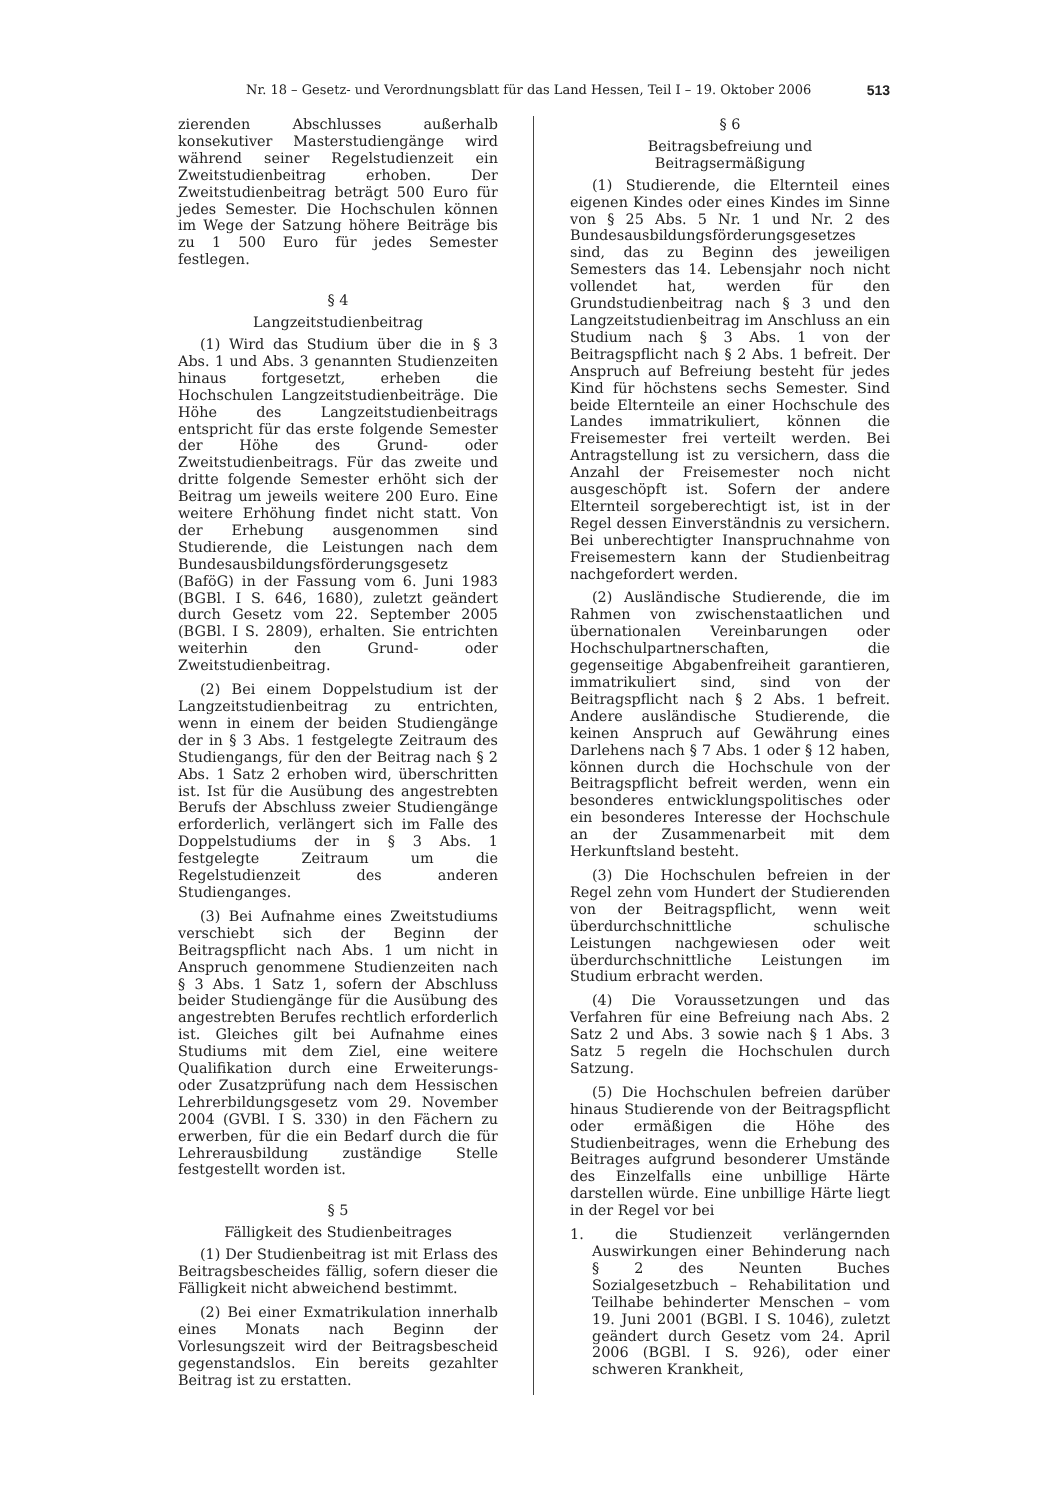Nr. 18 – Gesetz- und Verordnungsblatt für das Land Hessen, Teil I – 19. Oktober 2006 513
zierenden Abschlusses außerhalb konsekutiver Masterstudiengänge wird während seiner Regelstudienzeit ein Zweitstudienbeitrag erhoben. Der Zweitstudienbeitrag beträgt 500 Euro für jedes Semester. Die Hochschulen können im Wege der Satzung höhere Beiträge bis zu 1 500 Euro für jedes Semester festlegen.
§ 4
Langzeitstudienbeitrag
(1) Wird das Studium über die in § 3 Abs. 1 und Abs. 3 genannten Studienzeiten hinaus fortgesetzt, erheben die Hochschulen Langzeitstudienbeiträge. Die Höhe des Langzeitstudienbeitrags entspricht für das erste folgende Semester der Höhe des Grund- oder Zweitstudienbeitrags. Für das zweite und dritte folgende Semester erhöht sich der Beitrag um jeweils weitere 200 Euro. Eine weitere Erhöhung findet nicht statt. Von der Erhebung ausgenommen sind Studierende, die Leistungen nach dem Bundesausbildungsförderungsgesetz (BaföG) in der Fassung vom 6. Juni 1983 (BGBl. I S. 646, 1680), zuletzt geändert durch Gesetz vom 22. September 2005 (BGBl. I S. 2809), erhalten. Sie entrichten weiterhin den Grund- oder Zweitstudienbeitrag.
(2) Bei einem Doppelstudium ist der Langzeitstudienbeitrag zu entrichten, wenn in einem der beiden Studiengänge der in § 3 Abs. 1 festgelegte Zeitraum des Studiengangs, für den der Beitrag nach § 2 Abs. 1 Satz 2 erhoben wird, überschritten ist. Ist für die Ausübung des angestrebten Berufs der Abschluss zweier Studiengänge erforderlich, verlängert sich im Falle des Doppelstudiums der in § 3 Abs. 1 festgelegte Zeitraum um die Regelstudienzeit des anderen Studienganges.
(3) Bei Aufnahme eines Zweitstudiums verschiebt sich der Beginn der Beitragspflicht nach Abs. 1 um nicht in Anspruch genommene Studienzeiten nach § 3 Abs. 1 Satz 1, sofern der Abschluss beider Studiengänge für die Ausübung des angestrebten Berufes rechtlich erforderlich ist. Gleiches gilt bei Aufnahme eines Studiums mit dem Ziel, eine weitere Qualifikation durch eine Erweiterungs- oder Zusatzprüfung nach dem Hessischen Lehrerbildungsgesetz vom 29. November 2004 (GVBl. I S. 330) in den Fächern zu erwerben, für die ein Bedarf durch die für Lehrerausbildung zuständige Stelle festgestellt worden ist.
§ 5
Fälligkeit des Studienbeitrages
(1) Der Studienbeitrag ist mit Erlass des Beitragsbescheides fällig, sofern dieser die Fälligkeit nicht abweichend bestimmt.
(2) Bei einer Exmatrikulation innerhalb eines Monats nach Beginn der Vorlesungszeit wird der Beitragsbescheid gegenstandslos. Ein bereits gezahlter Beitrag ist zu erstatten.
§ 6
Beitragsbefreiung und
Beitragsermäßigung
(1) Studierende, die Elternteil eines eigenen Kindes oder eines Kindes im Sinne von § 25 Abs. 5 Nr. 1 und Nr. 2 des Bundesausbildungsförderungsgesetzes sind, das zu Beginn des jeweiligen Semesters das 14. Lebensjahr noch nicht vollendet hat, werden für den Grundstudienbeitrag nach § 3 und den Langzeitstudienbeitrag im Anschluss an ein Studium nach § 3 Abs. 1 von der Beitragspflicht nach § 2 Abs. 1 befreit. Der Anspruch auf Befreiung besteht für jedes Kind für höchstens sechs Semester. Sind beide Elternteile an einer Hochschule des Landes immatrikuliert, können die Freisemester frei verteilt werden. Bei Antragstellung ist zu versichern, dass die Anzahl der Freisemester noch nicht ausgeschöpft ist. Sofern der andere Elternteil sorgeberechtigt ist, ist in der Regel dessen Einverständnis zu versichern. Bei unberechtigter Inanspruchnahme von Freisemestern kann der Studienbeitrag nachgefordert werden.
(2) Ausländische Studierende, die im Rahmen von zwischenstaatlichen und übernationalen Vereinbarungen oder Hochschulpartnerschaften, die gegenseitige Abgabenfreiheit garantieren, immatrikuliert sind, sind von der Beitragspflicht nach § 2 Abs. 1 befreit. Andere ausländische Studierende, die keinen Anspruch auf Gewährung eines Darlehens nach § 7 Abs. 1 oder § 12 haben, können durch die Hochschule von der Beitragspflicht befreit werden, wenn ein besonderes entwicklungspolitisches oder ein besonderes Interesse der Hochschule an der Zusammenarbeit mit dem Herkunftsland besteht.
(3) Die Hochschulen befreien in der Regel zehn vom Hundert der Studierenden von der Beitragspflicht, wenn weit überdurchschnittliche schulische Leistungen nachgewiesen oder weit überdurchschnittliche Leistungen im Studium erbracht werden.
(4) Die Voraussetzungen und das Verfahren für eine Befreiung nach Abs. 2 Satz 2 und Abs. 3 sowie nach § 1 Abs. 3 Satz 5 regeln die Hochschulen durch Satzung.
(5) Die Hochschulen befreien darüber hinaus Studierende von der Beitragspflicht oder ermäßigen die Höhe des Studienbeitrages, wenn die Erhebung des Beitrages aufgrund besonderer Umstände des Einzelfalls eine unbillige Härte darstellen würde. Eine unbillige Härte liegt in der Regel vor bei
1. die Studienzeit verlängernden Auswirkungen einer Behinderung nach § 2 des Neunten Buches Sozialgesetzbuch – Rehabilitation und Teilhabe behinderter Menschen – vom 19. Juni 2001 (BGBl. I S. 1046), zuletzt geändert durch Gesetz vom 24. April 2006 (BGBl. I S. 926), oder einer schweren Krankheit,